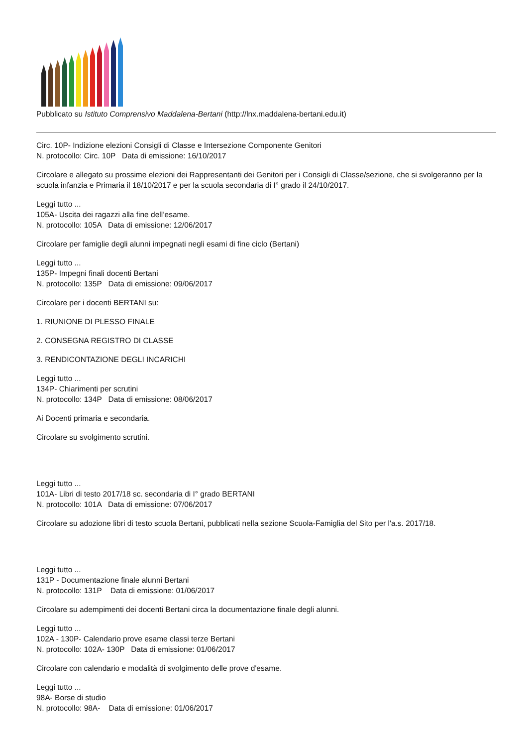Pubblicato su Istituto Comprensivo Maddalena-Bertani (http://lnx.maddalena-bertani.edu.it)
Circ. 10P- Indizione elezioni Consigli di Classe e Intersezione Componente Genitori
N. protocollo: Circ. 10P Data di emissione: 16/10/2017
Circolare e allegato su prossime elezioni dei Rappresentanti dei Genitori per i Consigli di Classe/sezione, che si svolgeranno per la scuola infanzia e Primaria il 18/10/2017 e per la scuola secondaria di I° grado il 24/10/2017.
Leggi tutto ...
105A- Uscita dei ragazzi alla fine dell’esame.
N. protocollo: 105A Data di emissione: 12/06/2017
Circolare per famiglie degli alunni impegnati negli esami di fine ciclo (Bertani)
Leggi tutto ...
135P- Impegni finali docenti Bertani
N. protocollo: 135P Data di emissione: 09/06/2017
Circolare per i docenti BERTANI su:
1. RIUNIONE DI PLESSO FINALE
2. CONSEGNA REGISTRO DI CLASSE
3. RENDICONTAZIONE DEGLI INCARICHI
Leggi tutto ...
134P- Chiarimenti per scrutini
N. protocollo: 134P Data di emissione: 08/06/2017
Ai Docenti primaria e secondaria.
Circolare su svolgimento scrutini.
Leggi tutto ...
101A- Libri di testo 2017/18 sc. secondaria di I° grado BERTANI
N. protocollo: 101A Data di emissione: 07/06/2017
Circolare su adozione libri di testo scuola Bertani, pubblicati nella sezione Scuola-Famiglia del Sito per l'a.s. 2017/18.
Leggi tutto ...
131P - Documentazione finale alunni Bertani
N. protocollo: 131P Data di emissione: 01/06/2017
Circolare su adempimenti dei docenti Bertani circa la documentazione finale degli alunni.
Leggi tutto ...
102A - 130P- Calendario prove esame classi terze Bertani
N. protocollo: 102A- 130P Data di emissione: 01/06/2017
Circolare con calendario e modalità di svolgimento delle prove d'esame.
Leggi tutto ...
98A- Borse di studio
N. protocollo: 98A- Data di emissione: 01/06/2017